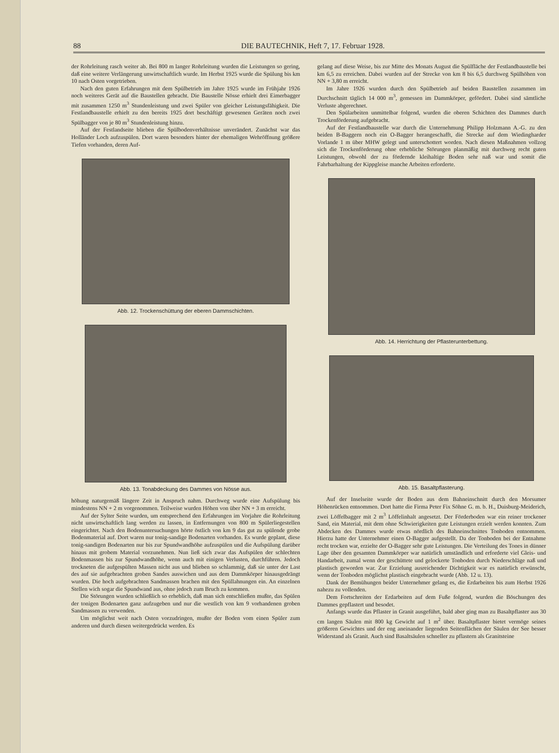88 DIE BAUTECHNIK, Heft 7, 17. Februar 1928.
der Rohrleitung rasch weiter ab. Bei 800 m langer Rohrleitung wurden die Leistungen so gering, daß eine weitere Verlängerung unwirtschaftlich wurde. Im Herbst 1925 wurde die Spülung bis km 10 nach Osten vorgetrieben.
Nach den guten Erfahrungen mit dem Spülbetrieb im Jahre 1925 wurde im Frühjahr 1926 noch weiteres Gerät auf die Baustellen gebracht. Die Baustelle Nösse erhielt drei Eimerbagger mit zusammen 1250 m<sup>3</sup> Stundenleistung und zwei Spüler von gleicher Leistungsfähigkeit. Die Festlandbaustelle erhielt zu den bereits 1925 dort beschäftigt gewesenen Geräten noch zwei Spülbagger von je 80 m<sup>3</sup> Stundenleistung hinzu.
Auf der Festlandseite blieben die Spülbodenverhältnisse unverändert. Zunächst war das Holländer Loch aufzuspülen. Dort waren besonders hinter der ehemaligen Wehröffnung größere Tiefen vorhanden, deren Auf-
Abb. 12. Trockenschüttung der eberen Dammschichten.
Abb. 13. Tonabdeckung des Dammes von Nösse aus.
höhung naturgemäß längere Zeit in Anspruch nahm. Durchweg wurde eine Aufspülung bis mindestens NN + 2 m vorgenommen. Teilweise wurden Höhen von über NN + 3 m erreicht.
Auf der Sylter Seite wurden, um entsprechend den Erfahrungen im Vorjahre die Rohrleitung nicht unwirtschaftlich lang werden zu lassen, in Entfernungen von 800 m Spülerliegestellen eingerichtet. Nach den Bodenuntersuchungen hörte östlich von km 9 das gut zu spülende grobe Bodenmaterial auf. Dort waren nur tonig-sandige Bodenarten vorhanden. Es wurde geplant, diese tonig-sandigen Bodenarten nur bis zur Spundwandhöhe aufzuspülen und die Aufspülung darüber hinaus mit grobem Material vorzunehmen. Nun ließ sich zwar das Aufspülen der schlechten Bodenmassen bis zur Spundwandhöhe, wenn auch mit einigen Verlusten, durchführen. Jedoch trockneten die aufgespülten Massen nicht aus und blieben so schlammig, daß sie unter der Last des auf sie aufgebrachten groben Sandes auswichen und aus dem Dammkörper hinausgedrängt wurden. Die hoch aufgebrachten Sandmassen brachen mit den Spüllahnungen ein. An einzelnen Stellen wich sogar die Spundwand aus, ohne jedoch zum Bruch zu kommen.
Die Störungen wurden schließlich so erheblich, daß man sich entschließen mußte, das Spülen der tonigen Bodenarten ganz aufzugeben und nur die westlich von km 9 vorhandenen groben Sandmassen zu verwenden.
Um möglichst weit nach Osten vorzudringen, mußte der Boden vom einen Spüler zum anderen und durch diesen weitergedrückt werden. Es
gelang auf diese Weise, bis zur Mitte des Monats August die Spülfläche der Festlandbaustelle bei km 6,5 zu erreichen. Dabei wurden auf der Strecke von km 8 bis 6,5 durchweg Spülhöhen von NN + 3,80 m erreicht.
Im Jahre 1926 wurden durch den Spülbetrieb auf beiden Baustellen zusammen im Durchschnitt täglich 14 000 m<sup>3</sup>, gemessen im Dammkörper, gefördert. Dabei sind sämtliche Verluste abgerechnet.
Den Spülarbeiten unmittelbar folgend, wurden die oberen Schichten des Dammes durch Trockenförderung aufgebracht.
Auf der Festlandbaustelle war durch die Unternehmung Philipp Holzmann A.-G. zu den beiden B-Baggern noch ein O-Bagger herangeschafft, die Strecke auf dem Wiedingharder Vorlande 1 m über MHW gelegt und unterschottert worden. Nach diesen Maßnahmen vollzog sich die Trockenförderung ohne erhebliche Störungen planmäßig mit durchweg recht guten Leistungen, obwohl der zu fördernde kleihaltige Boden sehr naß war und somit die Fahrbarhaltung der Kippgleise manche Arbeiten erforderte.
Abb. 14. Herrichtung der Pflasterunterbettung.
Abb. 15. Basaltpflasterung.
Auf der Inselseite wurde der Boden aus dem Bahneinschnitt durch den Morsumer Höhenrücken entnommen. Dort hatte die Firma Peter Fix Söhne G. m. b. H., Duisburg-Meiderich, zwei Löffelbagger mit 2 m<sup>3</sup> Löffelinhalt angesetzt. Der Förderboden war ein reiner trockener Sand, ein Material, mit dem ohne Schwierigkeiten gute Leistungen erzielt werden konnten. Zum Abdecken des Dammes wurde etwas nördlich des Bahneinschnittes Tonboden entnommen. Hierzu hatte der Unternehmer einen O-Bagger aufgestellt. Da der Tonboden bei der Entnahme recht trocken war, erzielte der O-Bagger sehr gute Leistungen. Die Verteilung des Tones in dünner Lage über den gesamten Dammkörper war natürlich umständlich und erforderte viel Gleis- und Handarbeit, zumal wenn der geschüttete und gelockerte Tonboden durch Niederschläge naß und plastisch geworden war. Zur Erzielung ausreichender Dichtigkeit war es natürlich erwünscht, wenn der Tonboden möglichst plastisch eingebracht wurde (Abb. 12 u. 13).
Dank der Bemühungen beider Unternehmer gelang es, die Erdarbeiten bis zum Herbst 1926 nahezu zu vollenden.
Dem Fortschreiten der Erdarbeiten auf dem Fuße folgend, wurden die Böschungen des Dammes gepflastert und besodet.
Anfangs wurde das Pflaster in Granit ausgeführt, bald aber ging man zu Basaltpflaster aus 30 cm langen Säulen mit 800 kg Gewicht auf 1 m<sup>2</sup> über. Basaltpflaster bietet vermöge seines größeren Gewichtes und der eng aneinander liegenden Seitenflächen der Säulen der See besser Widerstand als Granit. Auch sind Basaltsäulen schneller zu pflastern als Granitsteine